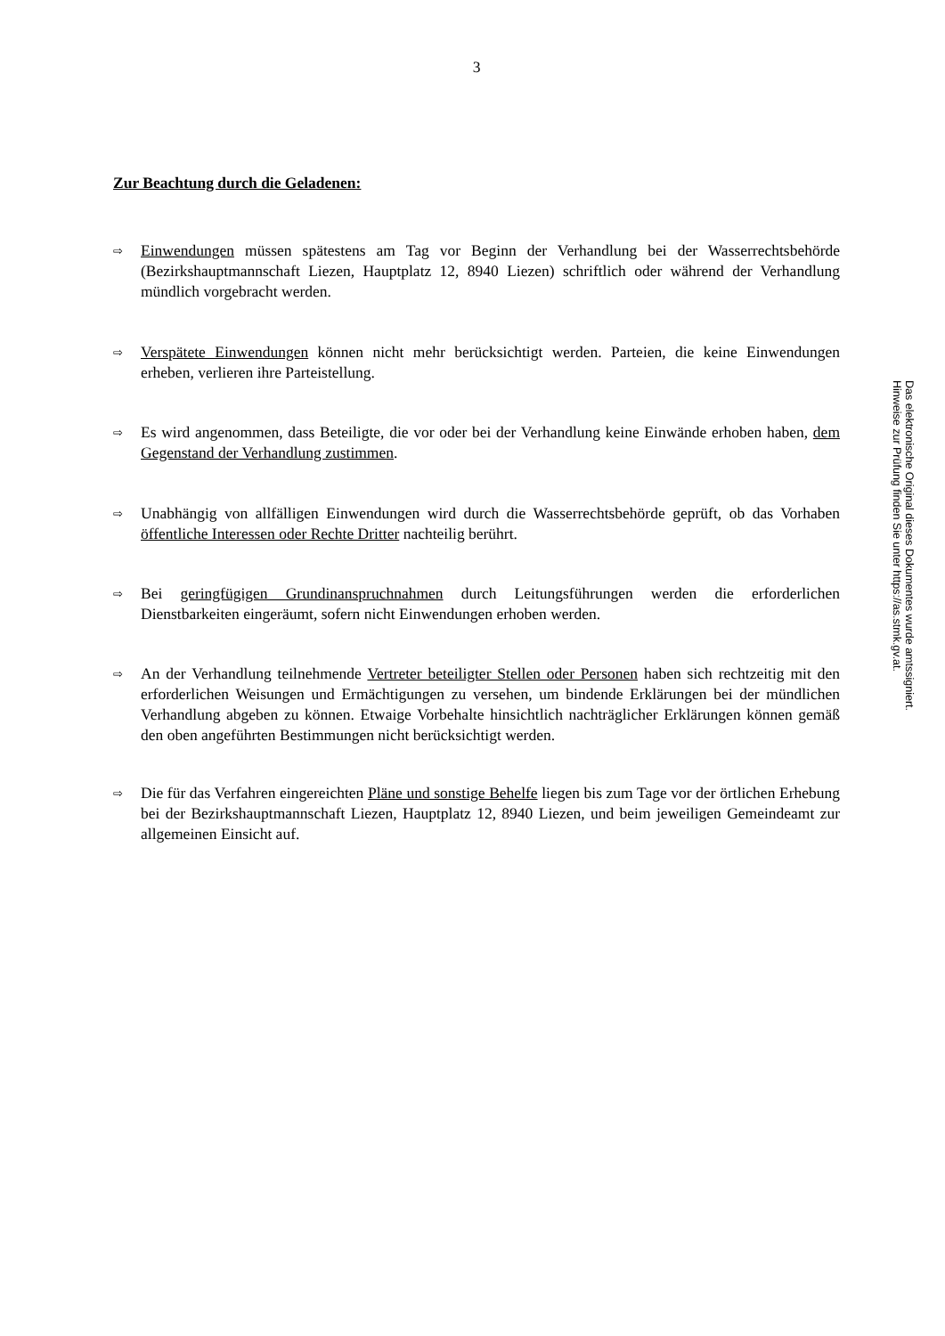3
Zur Beachtung durch die Geladenen:
⇨
Einwendungen müssen spätestens am Tag vor Beginn der Verhandlung bei der Wasserrechtsbehörde (Bezirkshauptmannschaft Liezen, Hauptplatz 12, 8940 Liezen) schriftlich oder während der Verhandlung mündlich vorgebracht werden.
⇨
Verspätete Einwendungen können nicht mehr berücksichtigt werden. Parteien, die keine Einwendungen erheben, verlieren ihre Parteistellung.
⇨
Es wird angenommen, dass Beteiligte, die vor oder bei der Verhandlung keine Einwände erhoben haben, dem Gegenstand der Verhandlung zustimmen.
⇨
Unabhängig von allfälligen Einwendungen wird durch die Wasserrechtsbehörde geprüft, ob das Vorhaben öffentliche Interessen oder Rechte Dritter nachteilig berührt.
⇨
Bei geringfügigen Grundinanspruchnahmen durch Leitungsführungen werden die erforderlichen Dienstbarkeiten eingeräumt, sofern nicht Einwendungen erhoben werden.
⇨
An der Verhandlung teilnehmende Vertreter beteiligter Stellen oder Personen haben sich rechtzeitig mit den erforderlichen Weisungen und Ermächtigungen zu versehen, um bindende Erklärungen bei der mündlichen Verhandlung abgeben zu können. Etwaige Vorbehalte hinsichtlich nachträglicher Erklärungen können gemäß den oben angeführten Bestimmungen nicht berücksichtigt werden.
⇨
Die für das Verfahren eingereichten Pläne und sonstige Behelfe liegen bis zum Tage vor der örtlichen Erhebung bei der Bezirkshauptmannschaft Liezen, Hauptplatz 12, 8940 Liezen, und beim jeweiligen Gemeindeamt zur allgemeinen Einsicht auf.
Das elektronische Original dieses Dokumentes wurde amtssigniert.
Hinweise zur Prüfung finden Sie unter https://as.stmk.gv.at.